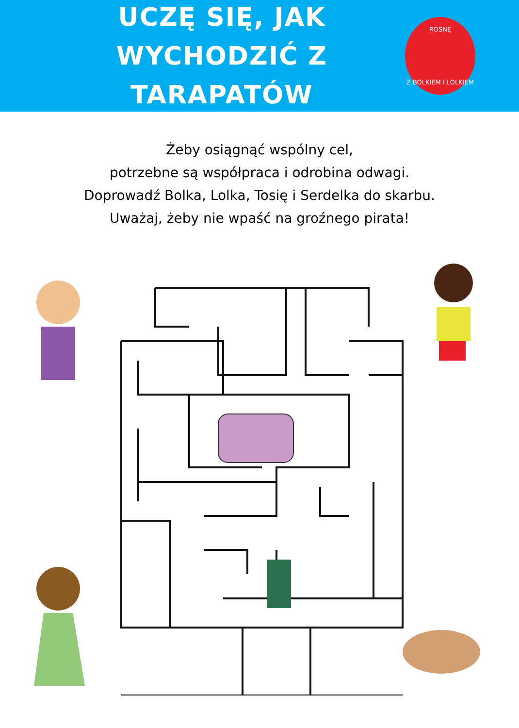UCZĘ SIĘ, JAK
WYCHODZIĆ Z TARAPATÓW
ROSNĘ
Z BOLKIEM I LOLKIEM
Żeby osiągnąć wspólny cel,
potrzebne są współpraca i odrobina odwagi.
Doprowadź Bolka, Lolka, Tosię i Serdelka do skarbu.
Uważaj, żeby nie wpaść na groźnego pirata!